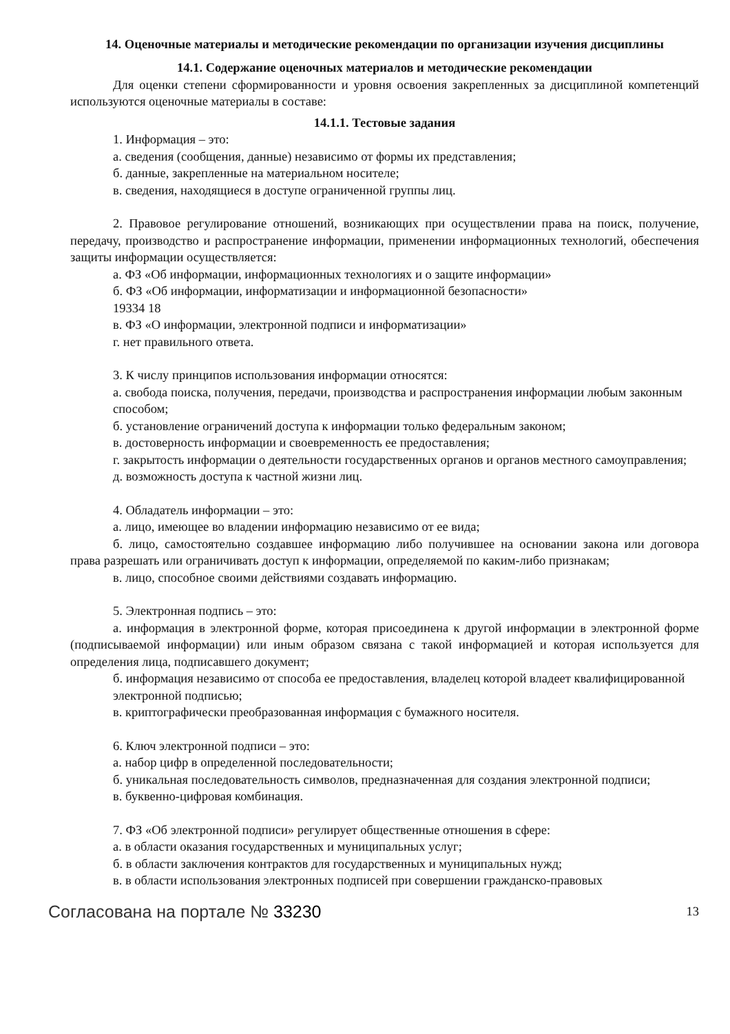14. Оценочные материалы и методические рекомендации по организации изучения дисциплины
14.1. Содержание оценочных материалов и методические рекомендации
Для оценки степени сформированности и уровня освоения закрепленных за дисциплиной компетенций используются оценочные материалы в составе:
14.1.1. Тестовые задания
1. Информация – это:
а. сведения (сообщения, данные) независимо от формы их представления;
б. данные, закрепленные на материальном носителе;
в. сведения, находящиеся в доступе ограниченной группы лиц.
2. Правовое регулирование отношений, возникающих при осуществлении права на поиск, получение, передачу, производство и распространение информации, применении информационных технологий, обеспечения защиты информации осуществляется:
а. ФЗ «Об информации, информационных технологиях и о защите информации»
б. ФЗ «Об информации, информатизации и информационной безопасности»
19334 18
в. ФЗ «О информации, электронной подписи и информатизации»
г. нет правильного ответа.
3. К числу принципов использования информации относятся:
а. свобода поиска, получения, передачи, производства и распространения информации любым законным способом;
б. установление ограничений доступа к информации только федеральным законом;
в. достоверность информации и своевременность ее предоставления;
г. закрытость информации о деятельности государственных органов и органов местного самоуправления;
д. возможность доступа к частной жизни лиц.
4. Обладатель информации – это:
а. лицо, имеющее во владении информацию независимо от ее вида;
б. лицо, самостоятельно создавшее информацию либо получившее на основании закона или договора права разрешать или ограничивать доступ к информации, определяемой по каким-либо признакам;
в. лицо, способное своими действиями создавать информацию.
5. Электронная подпись – это:
а. информация в электронной форме, которая присоединена к другой информации в электронной форме (подписываемой информации) или иным образом связана с такой информацией и которая используется для определения лица, подписавшего документ;
б. информация независимо от способа ее предоставления, владелец которой владеет квалифицированной электронной подписью;
в. криптографически преобразованная информация с бумажного носителя.
6. Ключ электронной подписи – это:
а. набор цифр в определенной последовательности;
б. уникальная последовательность символов, предназначенная для создания электронной подписи;
в. буквенно-цифровая комбинация.
7. ФЗ «Об электронной подписи» регулирует общественные отношения в сфере:
а. в области оказания государственных и муниципальных услуг;
б. в области заключения контрактов для государственных и муниципальных нужд;
в. в области использования электронных подписей при совершении гражданско-правовых
Согласована на портале № 33230 13